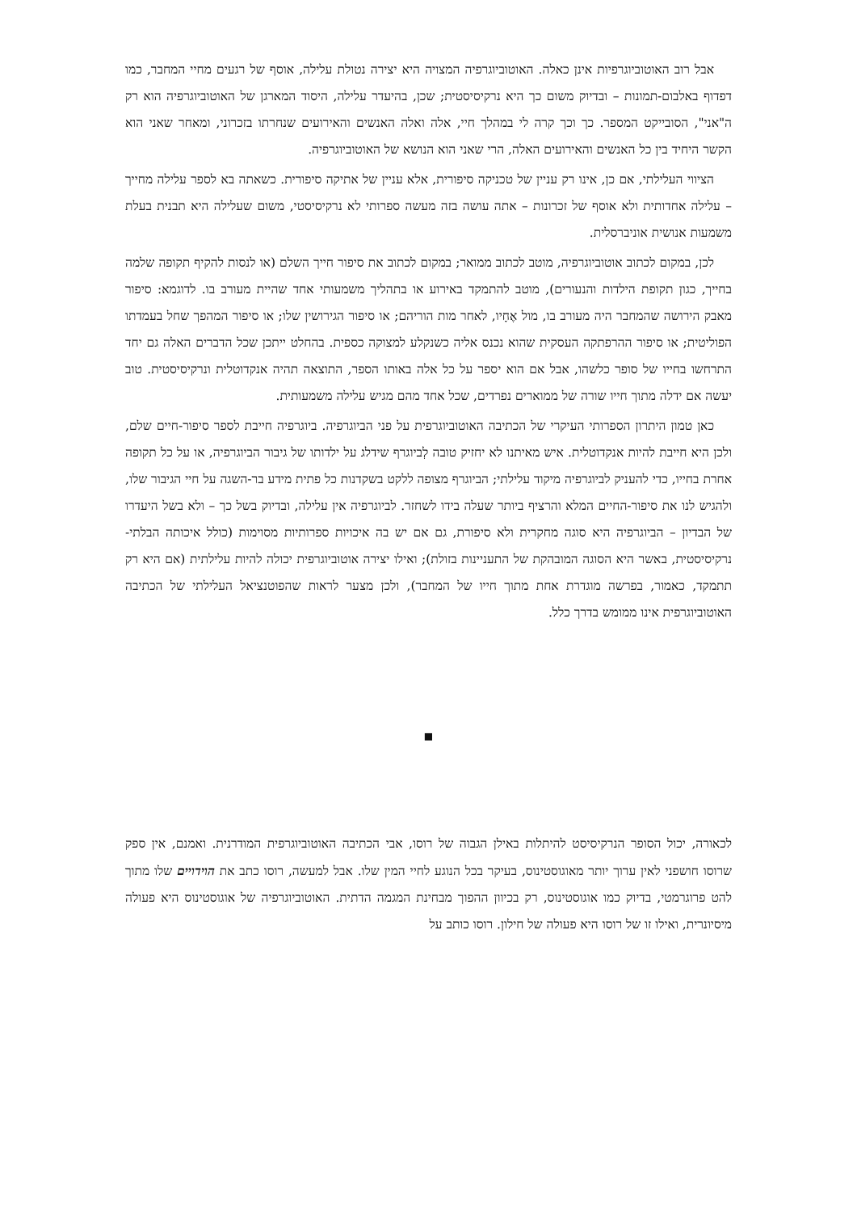אבל רוב האוטוביוגרפיות אינן כאלה. האוטוביוגרפיה המצויה היא יצירה נטולת עלילה, אוסף של רגעים מחיי המחבר, כמו דפדוף באלבום-תמונות – ובדיוק משום כך היא נרקיסיסטית; שכן, בהיעדר עלילה, היסוד המארגן של האוטוביוגרפיה הוא רק ה"אני", הסובייקט המספר. כך וכך קרה לי במהלך חיי, אלה ואלה האנשים והאירועים שנחרתו בזכרוני, ומאחר שאני הוא הקשר היחיד בין כל האנשים והאירועים האלה, הרי שאני הוא הנושא של האוטוביוגרפיה.
הציווי העלילתי, אם כן, אינו רק עניין של טכניקה סיפורית, אלא עניין של אתיקה סיפורית. כשאתה בא לספר עלילה מחייך – עלילה אחדותית ולא אוסף של זכרונות – אתה עושה בזה מעשה ספרותי לא נרקיסיסטי, משום שעלילה היא תבנית בעלת משמעות אנושית אוניברסלית.
לכן, במקום לכתוב אוטוביוגרפיה, מוטב לכתוב ממואר; במקום לכתוב את סיפור חייך השלם (או לנסות להקיף תקופה שלמה בחייך, כגון תקופת הילדות והנעורים), מוטב להתמקד באירוע או בתהליך משמעותי אחד שהיית מעורב בו. לדוגמא: סיפור מאבק הירושה שהמחבר היה מעורב בו, מול אֶחָיו, לאחר מות הוריהם; או סיפור הגירושין שלו; או סיפור המהפך שחל בעמדתו הפוליטית; או סיפור ההרפתקה העסקית שהוא נכנס אליה כשנקלע למצוקה כספית. בהחלט ייתכן שכל הדברים האלה גם יחד התרחשו בחייו של סופר כלשהו, אבל אם הוא יספר על כל אלה באותו הספר, התוצאה תהיה אנקדוטלית ונרקיסיסטית. טוב יעשה אם ידלה מתוך חייו שורה של ממוארים נפרדים, שכל אחד מהם מגיש עלילה משמעותית.
כאן טמון היתרון הספרותי העיקרי של הכתיבה האוטוביוגרפית על פני הביוגרפיה. ביוגרפיה חייבת לספר סיפור-חיים שלם, ולכן היא חייבת להיות אנקדוטלית. איש מאיתנו לא יחזיק טובה לְביוגרף שידלג על ילדותו של גיבור הביוגרפיה, או על כל תקופה אחרת בחייו, כדי להעניק לביוגרפיה מיקוד עלילתי; הביוגרף מצופה ללקט בשקדנות כל פתית מידע בר-השגה על חיי הגיבור שלו, ולהגיש לנו את סיפור-החיים המלא והרציף ביותר שעלה בידו לשחזר. לביוגרפיה אין עלילה, ובדיוק בשל כך – ולא בשל היעדרו של הבדיון – הביוגרפיה היא סוגה מחקרית ולא סיפורת, גם אם יש בה איכויות ספרותיות מסוימות (כולל איכותה הבלתי-נרקיסיסטית, באשר היא הסוגה המובהקת של התעניינות בזולת); ואילו יצירה אוטוביוגרפית יכולה להיות עלילתית (אם היא רק תתמקד, כאמור, בפרשה מוגדרת אחת מתוך חייו של המחבר), ולכן מצער לראות שהפוטנציאל העלילתי של הכתיבה האוטוביוגרפית אינו ממומש בדרך כלל.
■
לכאורה, יכול הסופר הנרקיסיסט להיתלות באילן הגבוה של רוסו, אבי הכתיבה האוטוביוגרפית המודרנית. ואמנם, אין ספק שרוסו חושפני לאין ערוך יותר מאוגוסטינוס, בעיקר בכל הנוגע לחיי המין שלו. אבל למעשה, רוסו כתב את הוידויים שלו מתוך להט פרוגרמטי, בדיוק כמו אוגוסטינוס, רק בכיוון ההפוך מבחינת המגמה הדתית. האוטוביוגרפיה של אוגוסטינוס היא פעולה מיסיונרית, ואילו זו של רוסו היא פעולה של חילון. רוסו כותב על